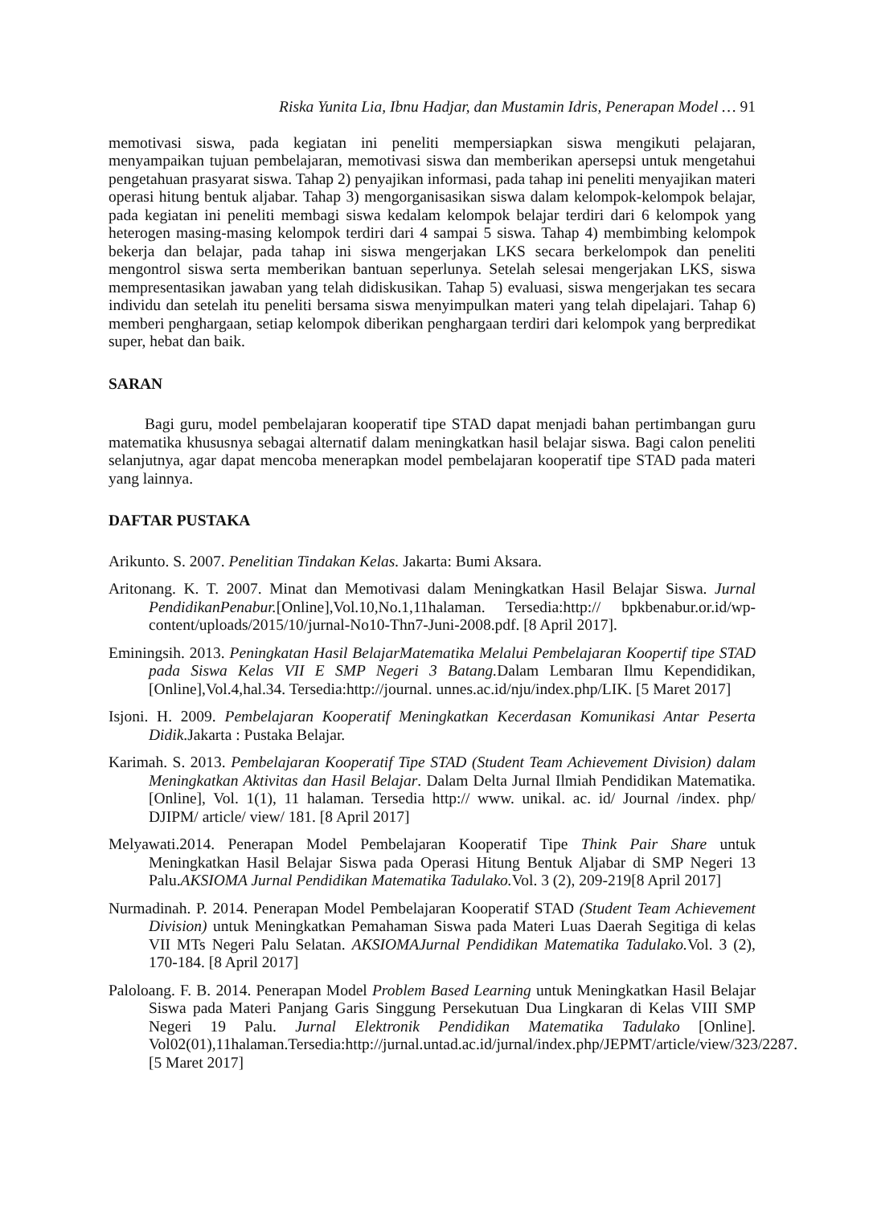Riska Yunita Lia, Ibnu Hadjar, dan Mustamin Idris, Penerapan Model … 91
memotivasi siswa, pada kegiatan ini peneliti mempersiapkan siswa mengikuti pelajaran, menyampaikan tujuan pembelajaran, memotivasi siswa dan memberikan apersepsi untuk mengetahui pengetahuan prasyarat siswa. Tahap 2) penyajikan informasi, pada tahap ini peneliti menyajikan materi operasi hitung bentuk aljabar. Tahap 3) mengorganisasikan siswa dalam kelompok-kelompok belajar, pada kegiatan ini peneliti membagi siswa kedalam kelompok belajar terdiri dari 6 kelompok yang heterogen masing-masing kelompok terdiri dari 4 sampai 5 siswa. Tahap 4) membimbing kelompok bekerja dan belajar, pada tahap ini siswa mengerjakan LKS secara berkelompok dan peneliti mengontrol siswa serta memberikan bantuan seperlunya. Setelah selesai mengerjakan LKS, siswa mempresentasikan jawaban yang telah didiskusikan. Tahap 5) evaluasi, siswa mengerjakan tes secara individu dan setelah itu peneliti bersama siswa menyimpulkan materi yang telah dipelajari. Tahap 6) memberi penghargaan, setiap kelompok diberikan penghargaan terdiri dari kelompok yang berpredikat super, hebat dan baik.
SARAN
Bagi guru, model pembelajaran kooperatif tipe STAD dapat menjadi bahan pertimbangan guru matematika khususnya sebagai alternatif dalam meningkatkan hasil belajar siswa. Bagi calon peneliti selanjutnya, agar dapat mencoba menerapkan model pembelajaran kooperatif tipe STAD pada materi yang lainnya.
DAFTAR PUSTAKA
Arikunto. S. 2007. Penelitian Tindakan Kelas. Jakarta: Bumi Aksara.
Aritonang. K. T. 2007. Minat dan Memotivasi dalam Meningkatkan Hasil Belajar Siswa. Jurnal PendidikanPenabur.[Online],Vol.10,No.1,11halaman. Tersedia:http:// bpkbenabur.or.id/wp-content/uploads/2015/10/jurnal-No10-Thn7-Juni-2008.pdf. [8 April 2017].
Eminingsih. 2013. Peningkatan Hasil BelajarMatematika Melalui Pembelajaran Koopertif tipe STAD pada Siswa Kelas VII E SMP Negeri 3 Batang. Dalam Lembaran Ilmu Kependidikan, [Online],Vol.4,hal.34. Tersedia:http://journal. unnes.ac.id/nju/index.php/LIK. [5 Maret 2017]
Isjoni. H. 2009. Pembelajaran Kooperatif Meningkatkan Kecerdasan Komunikasi Antar Peserta Didik.Jakarta : Pustaka Belajar.
Karimah. S. 2013. Pembelajaran Kooperatif Tipe STAD (Student Team Achievement Division) dalam Meningkatkan Aktivitas dan Hasil Belajar. Dalam Delta Jurnal Ilmiah Pendidikan Matematika. [Online], Vol. 1(1), 11 halaman. Tersedia http:// www. unikal. ac. id/ Journal /index. php/ DJIPM/ article/ view/ 181. [8 April 2017]
Melyawati.2014. Penerapan Model Pembelajaran Kooperatif Tipe Think Pair Share untuk Meningkatkan Hasil Belajar Siswa pada Operasi Hitung Bentuk Aljabar di SMP Negeri 13 Palu.AKSIOMA Jurnal Pendidikan Matematika Tadulako. Vol. 3 (2), 209-219[8 April 2017]
Nurmadinah. P. 2014. Penerapan Model Pembelajaran Kooperatif STAD (Student Team Achievement Division) untuk Meningkatkan Pemahaman Siswa pada Materi Luas Daerah Segitiga di kelas VII MTs Negeri Palu Selatan. AKSIOMAJurnal Pendidikan Matematika Tadulako. Vol. 3 (2), 170-184. [8 April 2017]
Paloloang. F. B. 2014. Penerapan Model Problem Based Learning untuk Meningkatkan Hasil Belajar Siswa pada Materi Panjang Garis Singgung Persekutuan Dua Lingkaran di Kelas VIII SMP Negeri 19 Palu. Jurnal Elektronik Pendidikan Matematika Tadulako [Online]. Vol02(01),11halaman.Tersedia:http://jurnal.untad.ac.id/jurnal/index.php/JEPMT/article/view/323/2287.[5 Maret 2017]